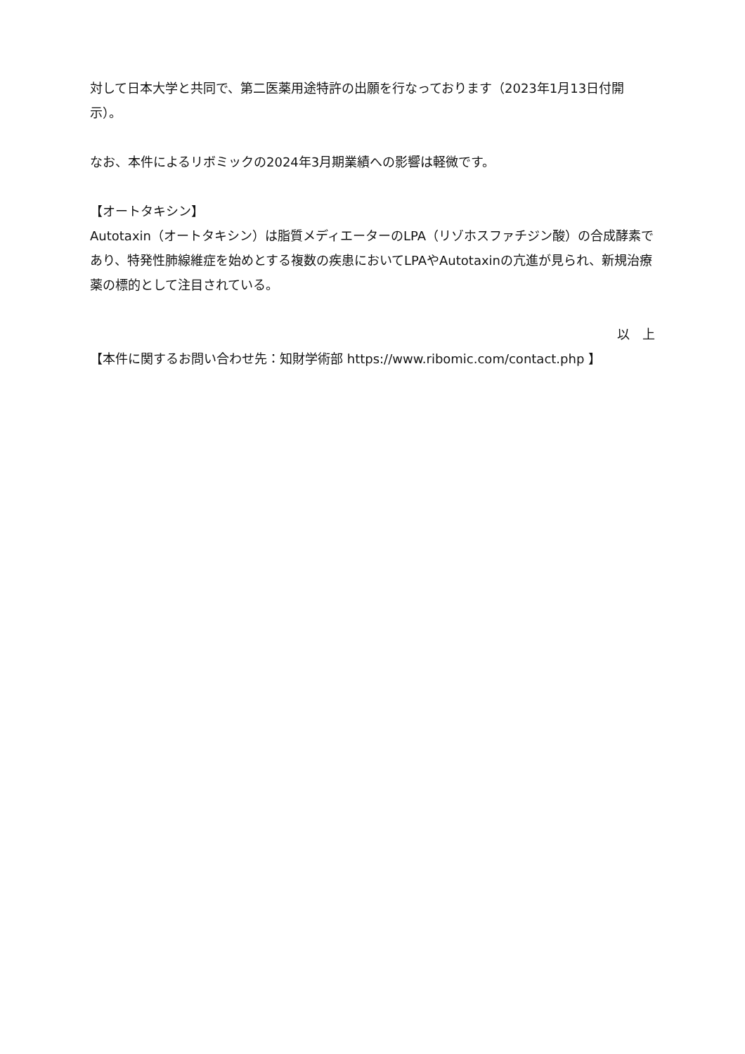対して日本大学と共同で、第二医薬用途特許の出願を行なっております（2023年1月13日付開示）。
なお、本件によるリボミックの2024年3月期業績への影響は軽微です。
【オートタキシン】
Autotaxin（オートタキシン）は脂質メディエーターのLPA（リゾホスファチジン酸）の合成酵素であり、特発性肺線維症を始めとする複数の疾患においてLPAやAutotaxinの亢進が見られ、新規治療薬の標的として注目されている。
以　上
【本件に関するお問い合わせ先：知財学術部 https://www.ribomic.com/contact.php 】